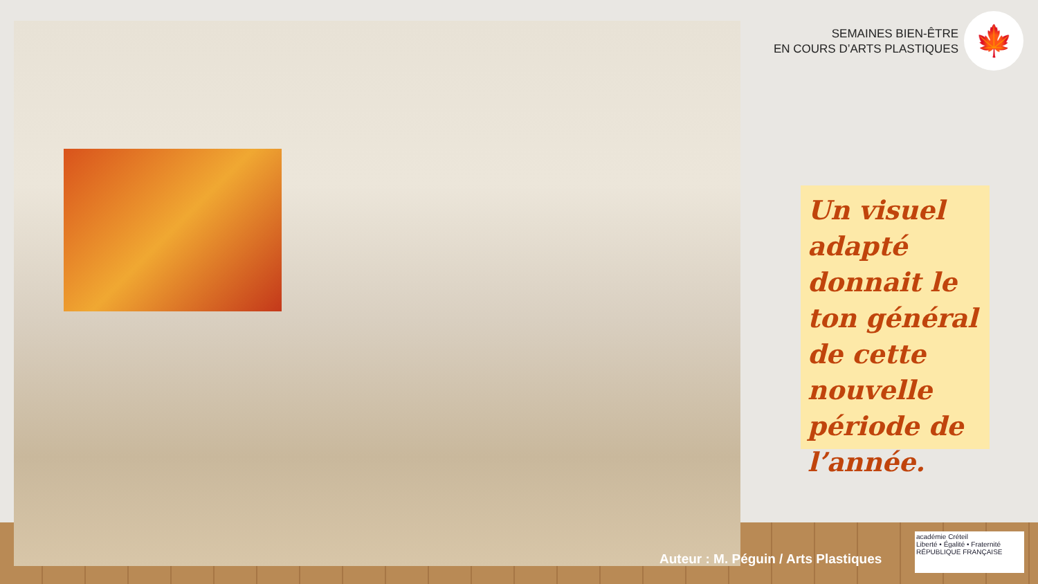SEMAINES BIEN-ÊTRE
EN COURS D’ARTS PLASTIQUES
🍁
Un visuel adapté donnait le ton général de cette nouvelle période de l’année.
Auteur : M. Péguin / Arts Plastiques
académie Créteil
Liberté • Égalité • Fraternité
RÉPUBLIQUE FRANÇAISE